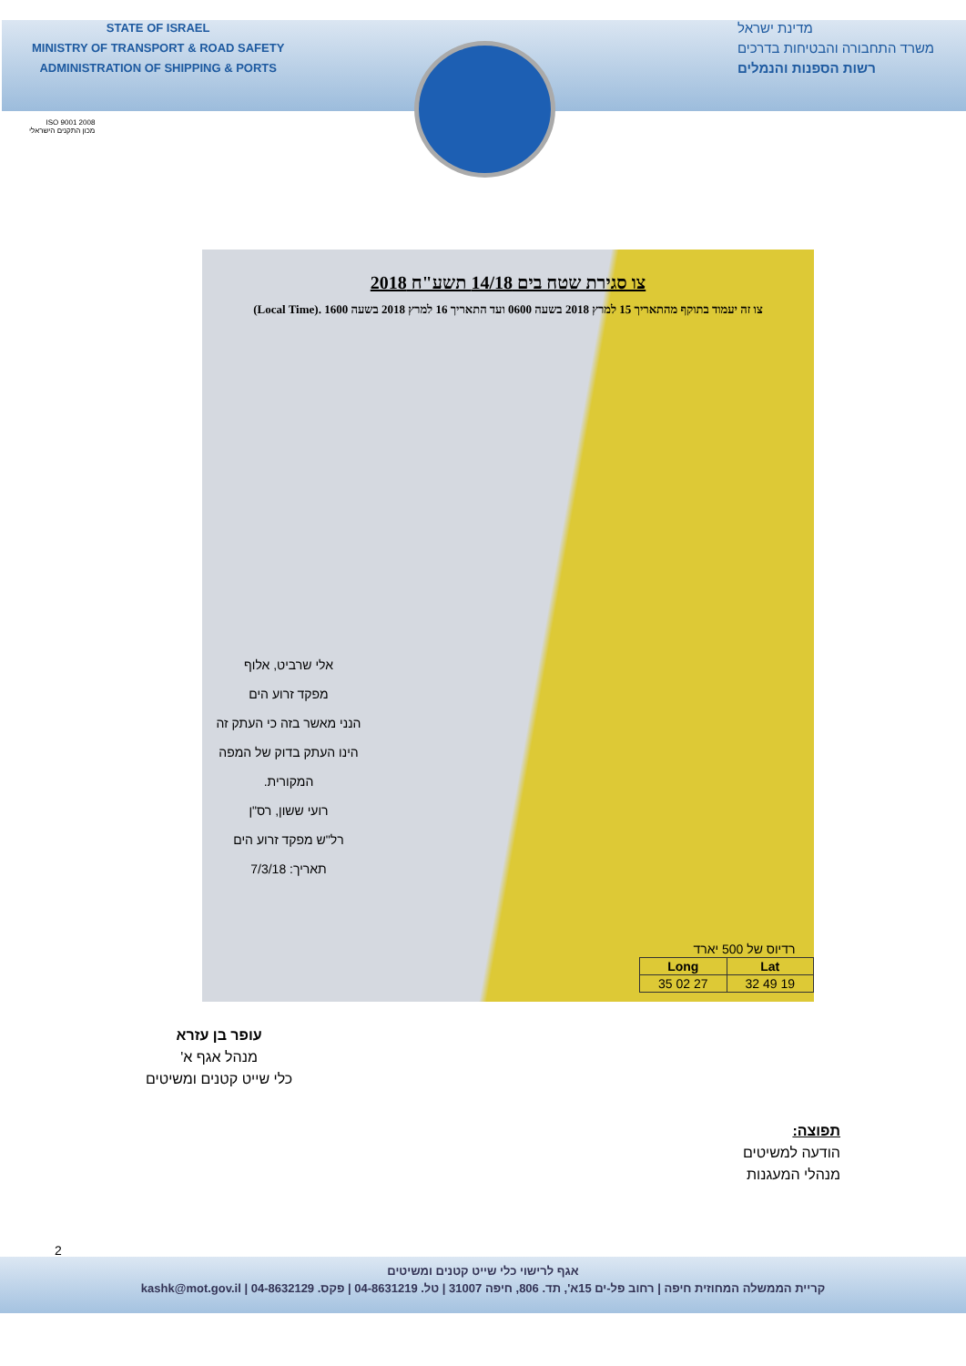STATE OF ISRAEL
MINISTRY OF TRANSPORT & ROAD SAFETY
ADMINISTRATION OF SHIPPING & PORTS
מדינת ישראל
משרד התחבורה והבטיחות בדרכים
רשות הספנות והנמלים
ISO 9001 2008
מכון התקנים הישראלי
צו סגירת שטח בים 14/18 תשע"ח 2018
צו זה יעמוד בתוקף מהתאריך 15 למרץ 2018 בשעה 0600 ועד התאריך 16 למרץ 2018 בשעה 1600 .(Local Time)
אלי שרביט, אלוף
מפקד זרוע הים
הנני מאשר בזה כי העתק זה הינו העתק בדוק של המפה המקורית.
רועי ששון, רס"ן
רל"ש מפקד זרוע הים
תאריך: 7/3/18
| רדיוס של 500 יארד | |
| Long | Lat |
| 35 02 27 | 32 49 19 |
עופר בן עזרא
מנהל אגף א'
כלי שייט קטנים ומשיטים
תפוצה:
הודעה למשיטים
מנהלי המעגנות
2
אגף לרישוי כלי שייט קטנים ומשיטים
קריית הממשלה המחוזית חיפה | רחוב פל-ים 15א', תד. 806, חיפה 31007 | טל. 04-8631219 | פקס. 04-8632129 | kashk@mot.gov.il